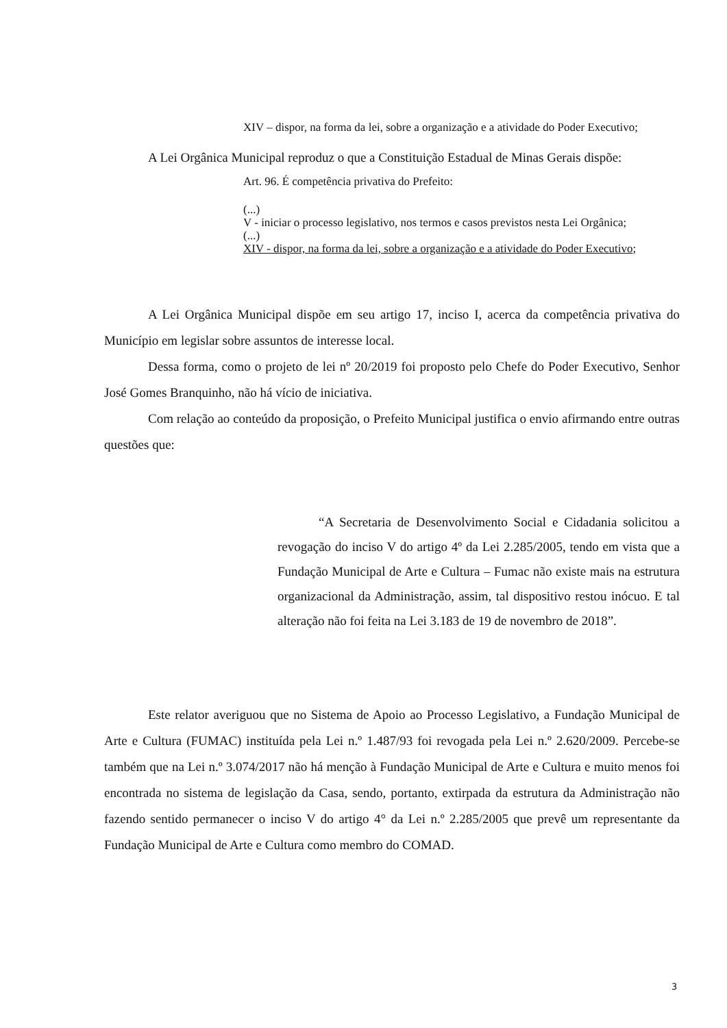XIV – dispor, na forma da lei, sobre a organização e a atividade do Poder Executivo;
A Lei Orgânica Municipal reproduz o que a Constituição Estadual de Minas Gerais dispõe:
Art. 96. É competência privativa do Prefeito:
(...)
V - iniciar o processo legislativo, nos termos e casos previstos nesta Lei Orgânica;
(...)
XIV - dispor, na forma da lei, sobre a organização e a atividade do Poder Executivo;
A Lei Orgânica Municipal dispõe em seu artigo 17, inciso I, acerca da competência privativa do Município em legislar sobre assuntos de interesse local.
Dessa forma, como o projeto de lei nº 20/2019 foi proposto pelo Chefe do Poder Executivo, Senhor José Gomes Branquinho, não há vício de iniciativa.
Com relação ao conteúdo da proposição, o Prefeito Municipal justifica o envio afirmando entre outras questões que:
“A Secretaria de Desenvolvimento Social e Cidadania solicitou a revogação do inciso V do artigo 4º da Lei 2.285/2005, tendo em vista que a Fundação Municipal de Arte e Cultura – Fumac não existe mais na estrutura organizacional da Administração, assim, tal dispositivo restou inócuo. E tal alteração não foi feita na Lei 3.183 de 19 de novembro de 2018”.
Este relator averiguou que no Sistema de Apoio ao Processo Legislativo, a Fundação Municipal de Arte e Cultura (FUMAC) instituída pela Lei n.º 1.487/93 foi revogada pela Lei n.º 2.620/2009. Percebe-se também que na Lei n.º 3.074/2017 não há menção à Fundação Municipal de Arte e Cultura e muito menos foi encontrada no sistema de legislação da Casa, sendo, portanto, extirpada da estrutura da Administração não fazendo sentido permanecer o inciso V do artigo 4° da Lei n.º 2.285/2005 que prevê um representante da Fundação Municipal de Arte e Cultura como membro do COMAD.
3